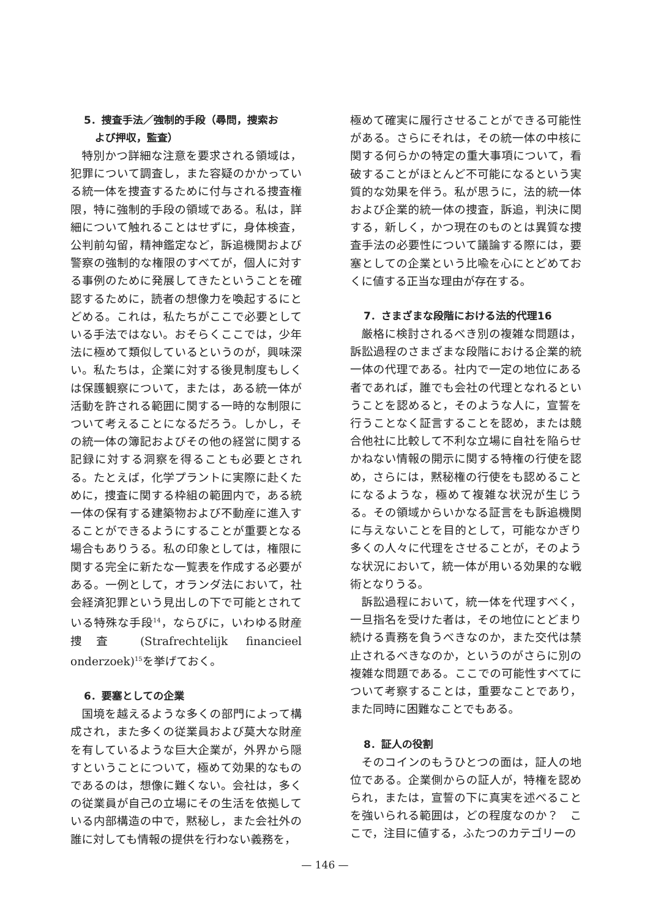5．捜査手法／強制的手段（尋問，捜索お
よび押収，監査）
特別かつ詳細な注意を要求される領域は，犯罪について調査し，また容疑のかかっている統一体を捜査するために付与される捜査権限，特に強制的手段の領域である。私は，詳細について触れることはせずに，身体検査，公判前勾留，精神鑑定など，訴追機関および警察の強制的な権限のすべてが，個人に対する事例のために発展してきたということを確認するために，読者の想像力を喚起するにとどめる。これは，私たちがここで必要としている手法ではない。おそらくここでは，少年法に極めて類似しているというのが，興味深い。私たちは，企業に対する後見制度もしくは保護観察について，または，ある統一体が活動を許される範囲に関する一時的な制限について考えることになるだろう。しかし，その統一体の簿記およびその他の経営に関する記録に対する洞察を得ることも必要とされる。たとえば，化学プラントに実際に赴くために，捜査に関する枠組の範囲内で，ある統一体の保有する建築物および不動産に進入することができるようにすることが重要となる場合もありうる。私の印象としては，権限に関する完全に新たな一覧表を作成する必要がある。一例として，オランダ法において，社会経済犯罪という見出しの下で可能とされている特殊な手段<sup>14</sup>，ならびに，いわゆる財産捜査 (Strafrechtelijk financieel onderzoek)<sup>15</sup>を挙げておく。
6．要塞としての企業
国境を越えるような多くの部門によって構成され，また多くの従業員および莫大な財産を有しているような巨大企業が，外界から隠すということについて，極めて効果的なものであるのは，想像に難くない。会社は，多くの従業員が自己の立場にその生活を依拠している内部構造の中で，黙秘し，また会社外の誰に対しても情報の提供を行わない義務を，
極めて確実に履行させることができる可能性がある。さらにそれは，その統一体の中核に関する何らかの特定の重大事項について，看破することがほとんど不可能になるという実質的な効果を伴う。私が思うに，法的統一体および企業的統一体の捜査，訴追，判決に関する，新しく，かつ現在のものとは異質な捜査手法の必要性について議論する際には，要塞としての企業という比喩を心にとどめておくに値する正当な理由が存在する。
7．さまざまな段階における法的代理16
厳格に検討されるべき別の複雑な問題は，訴訟過程のさまざまな段階における企業的統一体の代理である。社内で一定の地位にある者であれば，誰でも会社の代理となれるということを認めると，そのような人に，宣誓を行うことなく証言することを認め，または競合他社に比較して不利な立場に自社を陥らせかねない情報の開示に関する特権の行使を認め，さらには，黙秘権の行使をも認めることになるような，極めて複雑な状況が生じうる。その領域からいかなる証言をも訴追機関に与えないことを目的として，可能なかぎり多くの人々に代理をさせることが，そのような状況において，統一体が用いる効果的な戦術となりうる。
訴訟過程において，統一体を代理すべく，一旦指名を受けた者は，その地位にとどまり続ける責務を負うべきなのか，また交代は禁止されるべきなのか，というのがさらに別の複雑な問題である。ここでの可能性すべてについて考察することは，重要なことであり，また同時に困難なことでもある。
8．証人の役割
そのコインのもうひとつの面は，証人の地位である。企業側からの証人が，特権を認められ，または，宣誓の下に真実を述べることを強いられる範囲は，どの程度なのか？　ここで，注目に値する，ふたつのカテゴリーの
— 146 —